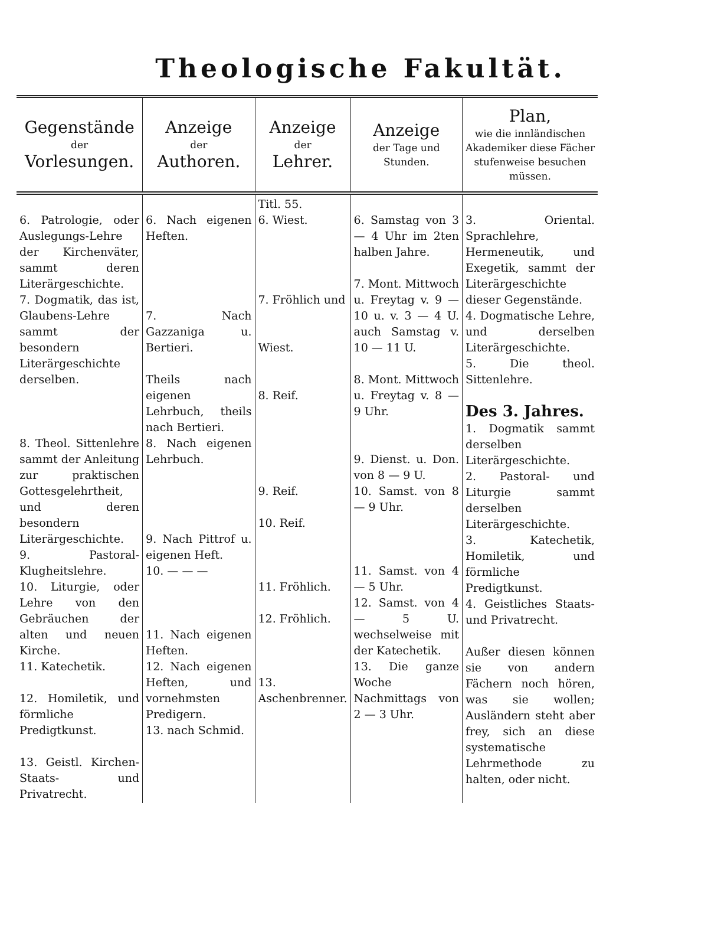Theologische Fakultät.
| Gegenstände der Vorlesungen. | Anzeige der Authoren. | Anzeige der Lehrer. | Anzeige der Tage und Stunden. | Plan, wie die innländischen Akademiker diese Fächer stufenweise besuchen müssen. |
| --- | --- | --- | --- | --- |
| 6. Patrologie, oder Auslegungs-Lehre der Kirchenväter, sammt deren Literärgeschichte. 7. Dogmatik, das ist, Glaubens-Lehre sammt der besondern Literärgeschichte derselben. 8. Theol. Sittenlehre sammt der Anleitung zur praktischen Gottesgelehrtheit, und deren besondern Literärgeschichte. 9. Pastoral-Klugheitslehre. 10. Liturgie, oder Lehre von den Gebräuchen der alten und neuen Kirche. 11. Katechetik. 12. Homiletik, und förmliche Predigtkunst. 13. Geistl. Kirchen-Staats- und Privatrecht. | 6. Nach eigenen Heften. 7. Nach Gazzaniga u. Bertieri. Theils nach eigenen Lehrbuch, theils nach Bertieri. 8. Nach eigenen Lehrbuch. 9. Nach Pittrof u. eigenen Heft. 10. — — — 11. Nach eigenen Heften. 12. Nach eigenen Heften, und vornehmsten Predigern. 13. nach Schmid. | Titl. 55. 6. Wiest. 7. Fröhlich und Wiest. 8. Reif. 9. Reif. 10. Reif. 11. Fröhlich. 12. Fröhlich. 13. Aschenbrenner. | 6. Samstag von 3 — 4 Uhr im 2ten halben Jahre. 7. Mont. Mittwoch u. Freytag v. 9 — 10 u. v. 3 — 4 U. auch Samstag v. 10 — 11 U. 8. Mont. Mittwoch u. Freytag v. 8 — 9 Uhr. 9. Dienst. u. Don. von 8 — 9 U. 10. Samst. von 8 — 9 Uhr. 11. Samst. von 4 — 5 Uhr. 12. Samst. von 4 — 5 U. wechselweise mit der Katechetik. 13. Die ganze Woche Nachmittags von 2 — 3 Uhr. | 3. Oriental. Sprachlehre, Hermeneutik, und Exegetik, sammt der Literärgeschichte dieser Gegenstände. 4. Dogmatische Lehre, und derselben Literärgeschichte. 5. Die theol. Sittenlehre. Des 3. Jahres. 1. Dogmatik sammt derselben Literärgeschichte. 2. Pastoral- und Liturgie sammt derselben Literärgeschichte. 3. Katechetik, Homiletik, und förmliche Predigtkunst. 4. Geistliches Staats- und Privatrecht. Außer diesen können sie von andern Fächern noch hören, was sie wollen; Ausländern steht aber frey, sich an diese systematische Lehrmethode zu halten, oder nicht. |